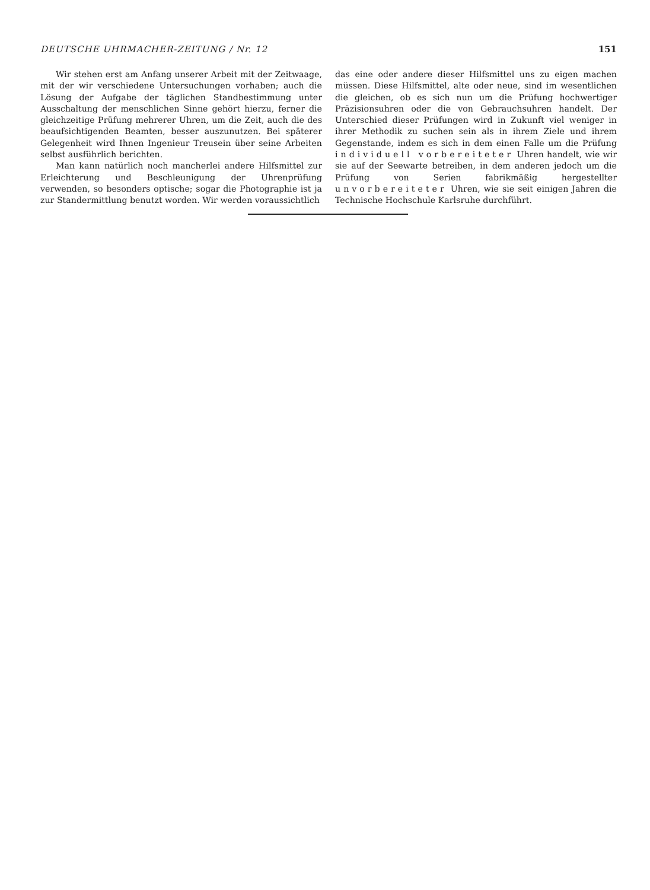DEUTSCHE UHRMACHER-ZEITUNG / Nr. 12 151
Wir stehen erst am Anfang unserer Arbeit mit der Zeitwaage, mit der wir verschiedene Untersuchungen vorhaben; auch die Lösung der Aufgabe der täglichen Standbestimmung unter Ausschaltung der menschlichen Sinne gehört hierzu, ferner die gleichzeitige Prüfung mehrerer Uhren, um die Zeit, auch die des beaufsichtigenden Beamten, besser auszunutzen. Bei späterer Gelegenheit wird Ihnen Ingenieur Treusein über seine Arbeiten selbst ausführlich berichten.
Man kann natürlich noch mancherlei andere Hilfsmittel zur Erleichterung und Beschleunigung der Uhrenprüfung verwenden, so besonders optische; sogar die Photographie ist ja zur Standermittlung benutzt worden. Wir werden voraussichtlich
das eine oder andere dieser Hilfsmittel uns zu eigen machen müssen. Diese Hilfsmittel, alte oder neue, sind im wesentlichen die gleichen, ob es sich nun um die Prüfung hochwertiger Präzisionsuhren oder die von Gebrauchsuhren handelt. Der Unterschied dieser Prüfungen wird in Zukunft viel weniger in ihrer Methodik zu suchen sein als in ihrem Ziele und ihrem Gegenstande, indem es sich in dem einen Falle um die Prüfung individuell vorbereiteter Uhren handelt, wie wir sie auf der Seewarte betreiben, in dem anderen jedoch um die Prüfung von Serien fabrikmäßig hergestellter unvorbereiteter Uhren, wie sie seit einigen Jahren die Technische Hochschule Karlsruhe durchführt.